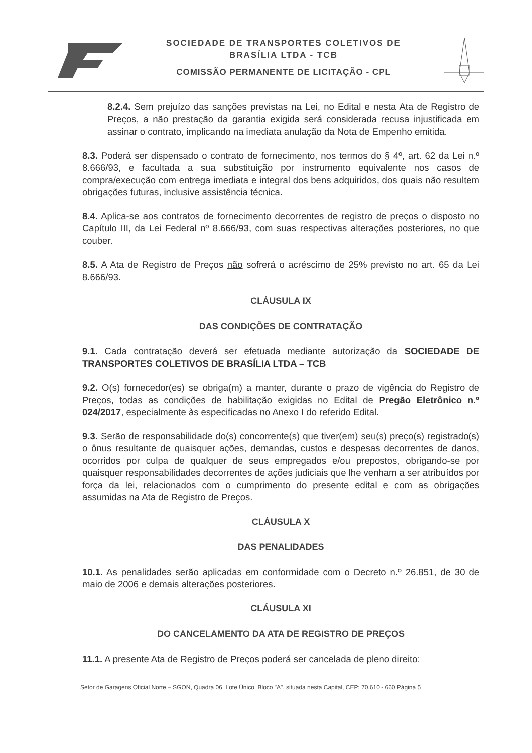SOCIEDADE DE TRANSPORTES COLETIVOS DE
BRASÍLIA LTDA - TCB
COMISSÃO PERMANENTE DE LICITAÇÃO - CPL
8.2.4. Sem prejuízo das sanções previstas na Lei, no Edital e nesta Ata de Registro de Preços, a não prestação da garantia exigida será considerada recusa injustificada em assinar o contrato, implicando na imediata anulação da Nota de Empenho emitida.
8.3. Poderá ser dispensado o contrato de fornecimento, nos termos do § 4º, art. 62 da Lei n.º 8.666/93, e facultada a sua substituição por instrumento equivalente nos casos de compra/execução com entrega imediata e integral dos bens adquiridos, dos quais não resultem obrigações futuras, inclusive assistência técnica.
8.4. Aplica-se aos contratos de fornecimento decorrentes de registro de preços o disposto no Capítulo III, da Lei Federal nº 8.666/93, com suas respectivas alterações posteriores, no que couber.
8.5. A Ata de Registro de Preços não sofrerá o acréscimo de 25% previsto no art. 65 da Lei 8.666/93.
CLÁUSULA IX
DAS CONDIÇÕES DE CONTRATAÇÃO
9.1. Cada contratação deverá ser efetuada mediante autorização da SOCIEDADE DE TRANSPORTES COLETIVOS DE BRASÍLIA LTDA – TCB
9.2. O(s) fornecedor(es) se obriga(m) a manter, durante o prazo de vigência do Registro de Preços, todas as condições de habilitação exigidas no Edital de Pregão Eletrônico n.º 024/2017, especialmente às especificadas no Anexo I do referido Edital.
9.3. Serão de responsabilidade do(s) concorrente(s) que tiver(em) seu(s) preço(s) registrado(s) o ônus resultante de quaisquer ações, demandas, custos e despesas decorrentes de danos, ocorridos por culpa de qualquer de seus empregados e/ou prepostos, obrigando-se por quaisquer responsabilidades decorrentes de ações judiciais que lhe venham a ser atribuídos por força da lei, relacionados com o cumprimento do presente edital e com as obrigações assumidas na Ata de Registro de Preços.
CLÁUSULA X
DAS PENALIDADES
10.1. As penalidades serão aplicadas em conformidade com o Decreto n.º 26.851, de 30 de maio de 2006 e demais alterações posteriores.
CLÁUSULA XI
DO CANCELAMENTO DA ATA DE REGISTRO DE PREÇOS
11.1. A presente Ata de Registro de Preços poderá ser cancelada de pleno direito:
Setor de Garagens Oficial Norte – SGON, Quadra 06, Lote Único, Bloco "A", situada nesta Capital, CEP: 70.610 - 660 Página 5